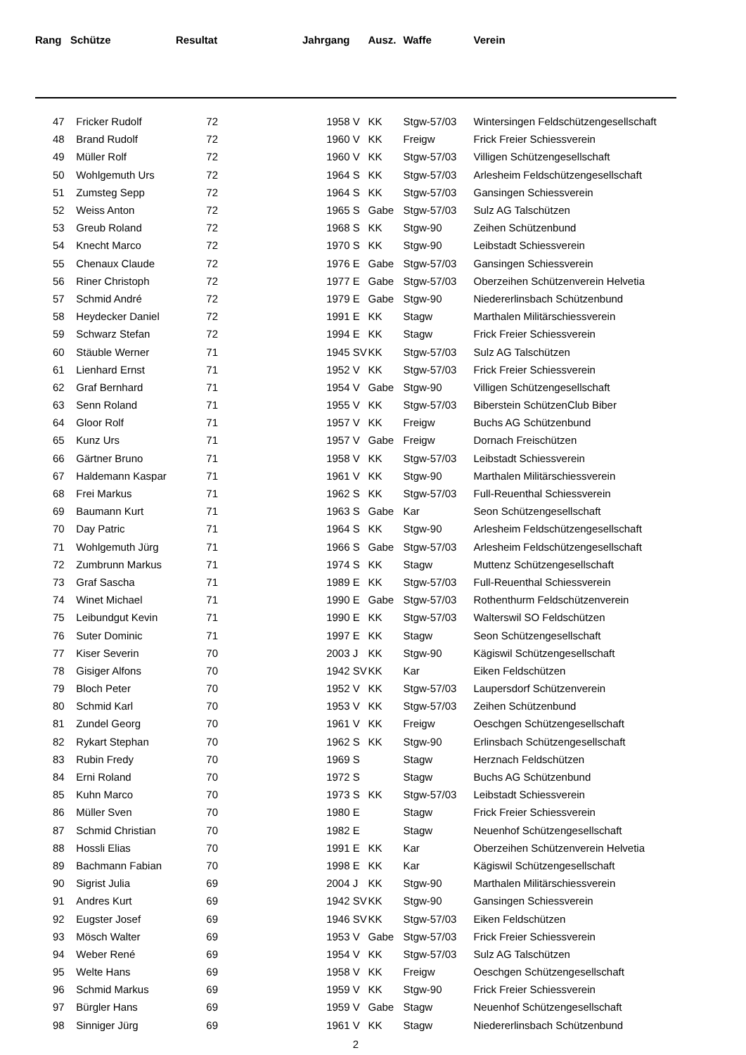| Rang | Schütze | Resultat | | Jahrgang | | Ausz. | Waffe | Verein |
| --- | --- | --- | --- | --- | --- | --- | --- | --- |
| 47 | Fricker Rudolf | 72 | | 1958 | V | KK | Stgw-57/03 | Wintersingen Feldschützengesellschaft |
| 48 | Brand Rudolf | 72 | | 1960 | V | KK | Freigw | Frick Freier Schiessverein |
| 49 | Müller Rolf | 72 | | 1960 | V | KK | Stgw-57/03 | Villigen Schützengesellschaft |
| 50 | Wohlgemuth Urs | 72 | | 1964 | S | KK | Stgw-57/03 | Arlesheim Feldschützengesellschaft |
| 51 | Zumsteg Sepp | 72 | | 1964 | S | KK | Stgw-57/03 | Gansingen Schiessverein |
| 52 | Weiss Anton | 72 | | 1965 | S | Gabe | Stgw-57/03 | Sulz AG Talschützen |
| 53 | Greub Roland | 72 | | 1968 | S | KK | Stgw-90 | Zeihen Schützenbund |
| 54 | Knecht Marco | 72 | | 1970 | S | KK | Stgw-90 | Leibstadt Schiessverein |
| 55 | Chenaux Claude | 72 | | 1976 | E | Gabe | Stgw-57/03 | Gansingen Schiessverein |
| 56 | Riner Christoph | 72 | | 1977 | E | Gabe | Stgw-57/03 | Oberzeihen Schützenverein Helvetia |
| 57 | Schmid André | 72 | | 1979 | E | Gabe | Stgw-90 | Niedererlinsbach Schützenbund |
| 58 | Heydecker Daniel | 72 | | 1991 | E | KK | Stagw | Marthalen Militärschiessverein |
| 59 | Schwarz Stefan | 72 | | 1994 | E | KK | Stagw | Frick Freier Schiessverein |
| 60 | Stäuble Werner | 71 | | 1945 | SV | KK | Stgw-57/03 | Sulz AG Talschützen |
| 61 | Lienhard Ernst | 71 | | 1952 | V | KK | Stgw-57/03 | Frick Freier Schiessverein |
| 62 | Graf Bernhard | 71 | | 1954 | V | Gabe | Stgw-90 | Villigen Schützengesellschaft |
| 63 | Senn Roland | 71 | | 1955 | V | KK | Stgw-57/03 | Biberstein SchützenClub Biber |
| 64 | Gloor Rolf | 71 | | 1957 | V | KK | Freigw | Buchs AG Schützenbund |
| 65 | Kunz Urs | 71 | | 1957 | V | Gabe | Freigw | Dornach Freischützen |
| 66 | Gärtner Bruno | 71 | | 1958 | V | KK | Stgw-57/03 | Leibstadt Schiessverein |
| 67 | Haldemann Kaspar | 71 | | 1961 | V | KK | Stgw-90 | Marthalen Militärschiessverein |
| 68 | Frei Markus | 71 | | 1962 | S | KK | Stgw-57/03 | Full-Reuenthal Schiessverein |
| 69 | Baumann Kurt | 71 | | 1963 | S | Gabe | Kar | Seon Schützengesellschaft |
| 70 | Day Patric | 71 | | 1964 | S | KK | Stgw-90 | Arlesheim Feldschützengesellschaft |
| 71 | Wohlgemuth Jürg | 71 | | 1966 | S | Gabe | Stgw-57/03 | Arlesheim Feldschützengesellschaft |
| 72 | Zumbrunn Markus | 71 | | 1974 | S | KK | Stagw | Muttenz Schützengesellschaft |
| 73 | Graf Sascha | 71 | | 1989 | E | KK | Stgw-57/03 | Full-Reuenthal Schiessverein |
| 74 | Winet Michael | 71 | | 1990 | E | Gabe | Stgw-57/03 | Rothenthurm Feldschützenverein |
| 75 | Leibundgut Kevin | 71 | | 1990 | E | KK | Stgw-57/03 | Walterswil SO Feldschützen |
| 76 | Suter Dominic | 71 | | 1997 | E | KK | Stagw | Seon Schützengesellschaft |
| 77 | Kiser Severin | 70 | | 2003 | J | KK | Stgw-90 | Kägiswil Schützengesellschaft |
| 78 | Gisiger Alfons | 70 | | 1942 | SV | KK | Kar | Eiken Feldschützen |
| 79 | Bloch Peter | 70 | | 1952 | V | KK | Stgw-57/03 | Laupersdorf Schützenverein |
| 80 | Schmid Karl | 70 | | 1953 | V | KK | Stgw-57/03 | Zeihen Schützenbund |
| 81 | Zundel Georg | 70 | | 1961 | V | KK | Freigw | Oeschgen Schützengesellschaft |
| 82 | Rykart Stephan | 70 | | 1962 | S | KK | Stgw-90 | Erlinsbach Schützengesellschaft |
| 83 | Rubin Fredy | 70 | | 1969 | S | | Stagw | Herznach Feldschützen |
| 84 | Erni Roland | 70 | | 1972 | S | | Stagw | Buchs AG Schützenbund |
| 85 | Kuhn Marco | 70 | | 1973 | S | KK | Stgw-57/03 | Leibstadt Schiessverein |
| 86 | Müller Sven | 70 | | 1980 | E | | Stagw | Frick Freier Schiessverein |
| 87 | Schmid Christian | 70 | | 1982 | E | | Stagw | Neuenhof Schützengesellschaft |
| 88 | Hossli Elias | 70 | | 1991 | E | KK | Kar | Oberzeihen Schützenverein Helvetia |
| 89 | Bachmann Fabian | 70 | | 1998 | E | KK | Kar | Kägiswil Schützengesellschaft |
| 90 | Sigrist Julia | 69 | | 2004 | J | KK | Stgw-90 | Marthalen Militärschiessverein |
| 91 | Andres Kurt | 69 | | 1942 | SV | KK | Stgw-90 | Gansingen Schiessverein |
| 92 | Eugster Josef | 69 | | 1946 | SV | KK | Stgw-57/03 | Eiken Feldschützen |
| 93 | Mösch Walter | 69 | | 1953 | V | Gabe | Stgw-57/03 | Frick Freier Schiessverein |
| 94 | Weber René | 69 | | 1954 | V | KK | Stgw-57/03 | Sulz AG Talschützen |
| 95 | Welte Hans | 69 | | 1958 | V | KK | Freigw | Oeschgen Schützengesellschaft |
| 96 | Schmid Markus | 69 | | 1959 | V | KK | Stgw-90 | Frick Freier Schiessverein |
| 97 | Bürgler Hans | 69 | | 1959 | V | Gabe | Stagw | Neuenhof Schützengesellschaft |
| 98 | Sinniger Jürg | 69 | | 1961 | V | KK | Stagw | Niedererlinsbach Schützenbund |
2